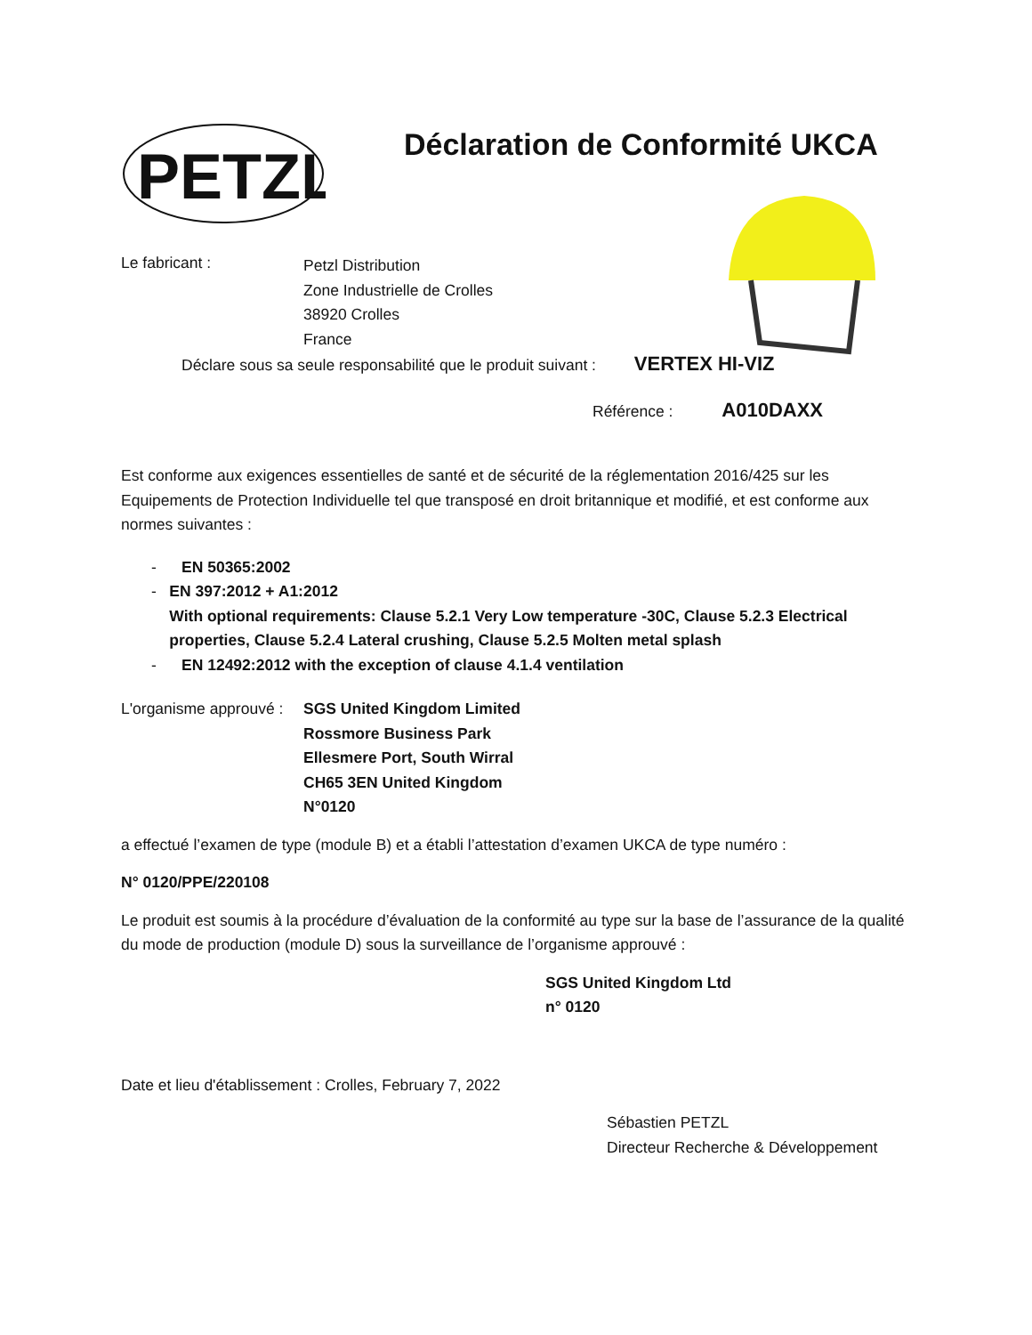PETZL
Déclaration de Conformité UKCA
Le fabricant :
Petzl Distribution
Zone Industrielle de Crolles
38920 Crolles
France
Déclare sous sa seule responsabilité que le produit suivant : VERTEX HI-VIZ
Référence : A010DAXX
Est conforme aux exigences essentielles de santé et de sécurité de la réglementation 2016/425 sur les Equipements de Protection Individuelle tel que transposé en droit britannique et modifié, et est conforme aux normes suivantes :
- EN 50365:2002
- EN 397:2012 + A1:2012
With optional requirements: Clause 5.2.1 Very Low temperature -30C, Clause 5.2.3 Electrical properties, Clause 5.2.4 Lateral crushing, Clause 5.2.5 Molten metal splash
- EN 12492:2012 with the exception of clause 4.1.4 ventilation
L'organisme approuvé :
SGS United Kingdom Limited
Rossmore Business Park
Ellesmere Port, South Wirral
CH65 3EN United Kingdom
N°0120
a effectué l’examen de type (module B) et a établi l’attestation d’examen UKCA de type numéro :
N° 0120/PPE/220108
Le produit est soumis à la procédure d’évaluation de la conformité au type sur la base de l’assurance de la qualité du mode de production (module D) sous la surveillance de l’organisme approuvé :
SGS United Kingdom Ltd
n° 0120
Date et lieu d'établissement : Crolles, February 7, 2022
Sébastien PETZL
Directeur Recherche & Développement